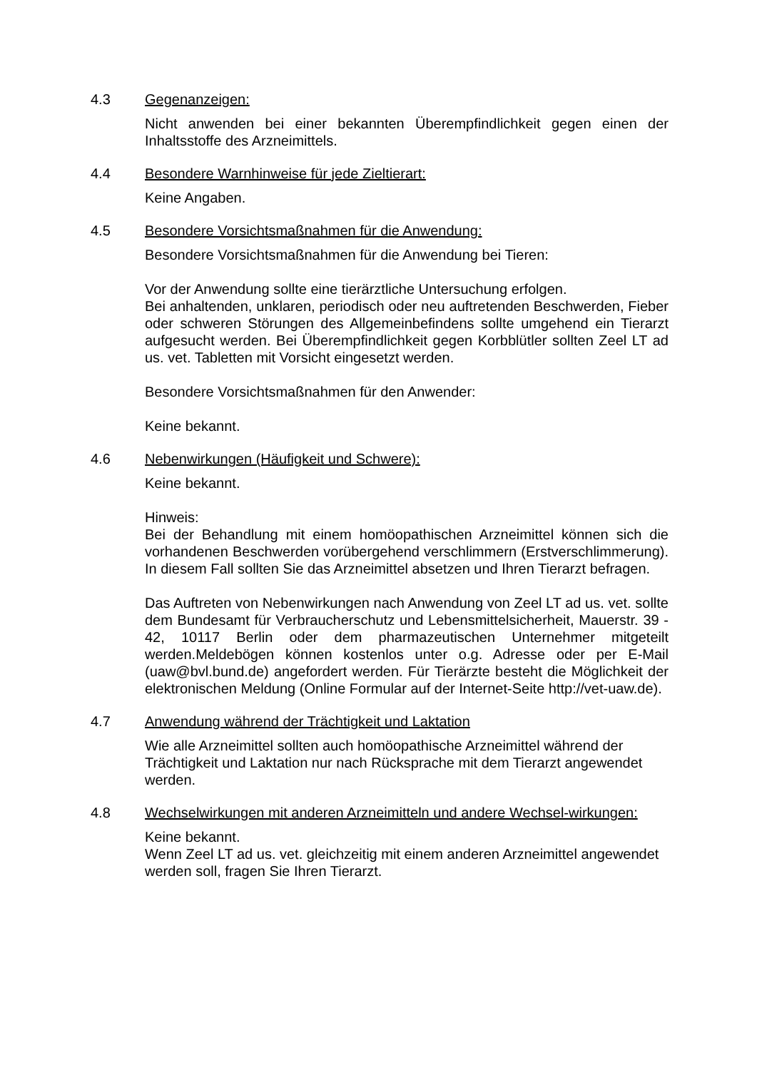4.3 Gegenanzeigen:
Nicht anwenden bei einer bekannten Überempfindlichkeit gegen einen der Inhaltsstoffe des Arzneimittels.
4.4 Besondere Warnhinweise für jede Zieltierart:
Keine Angaben.
4.5 Besondere Vorsichtsmaßnahmen für die Anwendung:
Besondere Vorsichtsmaßnahmen für die Anwendung bei Tieren:
Vor der Anwendung sollte eine tierärztliche Untersuchung erfolgen.
Bei anhaltenden, unklaren, periodisch oder neu auftretenden Beschwerden, Fieber oder schweren Störungen des Allgemeinbefindens sollte umgehend ein Tierarzt aufgesucht werden. Bei Überempfindlichkeit gegen Korbblütler sollten Zeel LT ad us. vet. Tabletten mit Vorsicht eingesetzt werden.
Besondere Vorsichtsmaßnahmen für den Anwender:
Keine bekannt.
4.6 Nebenwirkungen (Häufigkeit und Schwere):
Keine bekannt.
Hinweis:
Bei der Behandlung mit einem homöopathischen Arzneimittel können sich die vorhandenen Beschwerden vorübergehend verschlimmern (Erstverschlimmerung). In diesem Fall sollten Sie das Arzneimittel absetzen und Ihren Tierarzt befragen.
Das Auftreten von Nebenwirkungen nach Anwendung von Zeel LT ad us. vet. sollte dem Bundesamt für Verbraucherschutz und Lebensmittelsicherheit, Mauerstr. 39 - 42, 10117 Berlin oder dem pharmazeutischen Unternehmer mitgeteilt werden.Meldebögen können kostenlos unter o.g. Adresse oder per E-Mail (uaw@bvl.bund.de) angefordert werden. Für Tierärzte besteht die Möglichkeit der elektronischen Meldung (Online Formular auf der Internet-Seite http://vet-uaw.de).
4.7 Anwendung während der Trächtigkeit und Laktation
Wie alle Arzneimittel sollten auch homöopathische Arzneimittel während der Trächtigkeit und Laktation nur nach Rücksprache mit dem Tierarzt angewendet werden.
4.8 Wechselwirkungen mit anderen Arzneimitteln und andere Wechsel-wirkungen:
Keine bekannt.
Wenn Zeel LT ad us. vet. gleichzeitig mit einem anderen Arzneimittel angewendet werden soll, fragen Sie Ihren Tierarzt.